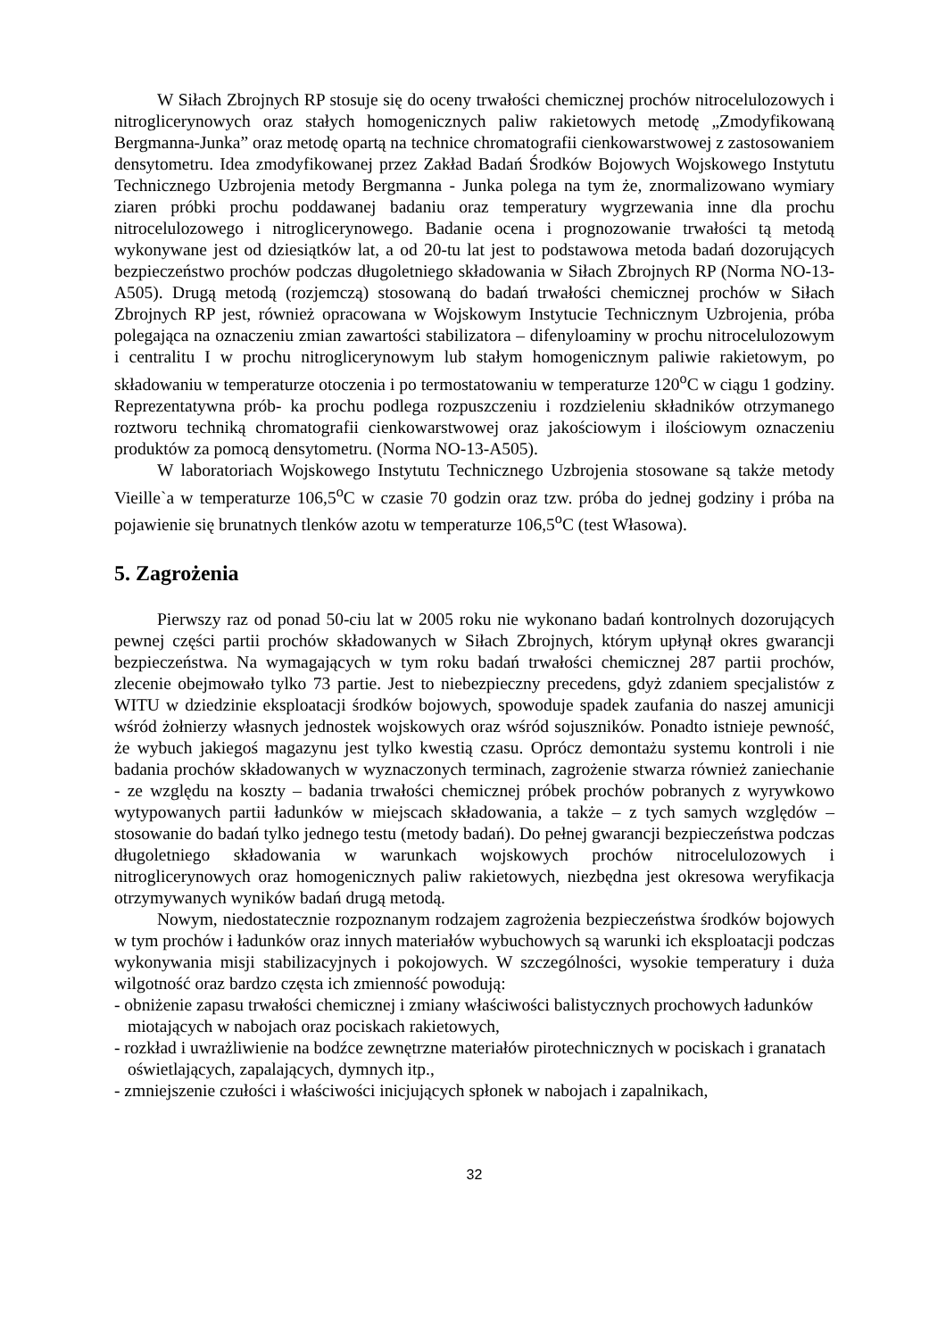W Siłach Zbrojnych RP stosuje się do oceny trwałości chemicznej prochów nitrocelulozowych i nitroglicerynowych oraz stałych homogenicznych paliw rakietowych metodę „Zmodyfikowaną Bergmanna-Junka” oraz metodę opartą na technice chromatografii cienkowarstwowej z zastosowaniem densytometru. Idea zmodyfikowanej przez Zakład Badań Środków Bojowych Wojskowego Instytutu Technicznego Uzbrojenia metody Bergmanna - Junka polega na tym że, znormalizowano wymiary ziaren próbki prochu poddawanej badaniu oraz temperatury wygrzewania inne dla prochu nitrocelulozowego i nitroglicerynowego. Badanie ocena i prognozowanie trwałości tą metodą wykonywane jest od dziesiątków lat, a od 20-tu lat jest to podstawowa metoda badań dozorujących bezpieczeństwo prochów podczas długoletniego składowania w Siłach Zbrojnych RP (Norma NO-13-A505). Drugą metodą (rozjemczą) stosowaną do badań trwałości chemicznej prochów w Siłach Zbrojnych RP jest, również opracowana w Wojskowym Instytucie Technicznym Uzbrojenia, próba polegająca na oznaczeniu zmian zawartości stabilizatora – difenyloaminy w prochu nitrocelulozowym i centralitu I w prochu nitroglicerynowym lub stałym homogenicznym paliwie rakietowym, po składowaniu w temperaturze otoczenia i po termostatowaniu w temperaturze 120<sup>o</sup>C w ciągu 1 godziny. Reprezentatywna prób- ka prochu podlega rozpuszczeniu i rozdzieleniu składników otrzymanego roztworu techniką chromatografii cienkowarstwowej oraz jakościowym i ilościowym oznaczeniu produktów za pomocą densytometru. (Norma NO-13-A505).
W laboratoriach Wojskowego Instytutu Technicznego Uzbrojenia stosowane są także metody Vieille`a w temperaturze 106,5<sup>o</sup>C w czasie 70 godzin oraz tzw. próba do jednej godziny i próba na pojawienie się brunatnych tlenków azotu w temperaturze 106,5<sup>o</sup>C (test Własowa).
5. Zagrożenia
Pierwszy raz od ponad 50-ciu lat w 2005 roku nie wykonano badań kontrolnych dozorujących pewnej części partii prochów składowanych w Siłach Zbrojnych, którym upłynął okres gwarancji bezpieczeństwa. Na wymagających w tym roku badań trwałości chemicznej 287 partii prochów, zlecenie obejmowało tylko 73 partie. Jest to niebezpieczny precedens, gdyż zdaniem specjalistów z WITU w dziedzinie eksploatacji środków bojowych, spowoduje spadek zaufania do naszej amunicji wśród żołnierzy własnych jednostek wojskowych oraz wśród sojuszników. Ponadto istnieje pewność, że wybuch jakiegoś magazynu jest tylko kwestią czasu. Oprócz demontażu systemu kontroli i nie badania prochów składowanych w wyznaczonych terminach, zagrożenie stwarza również zaniechanie - ze względu na koszty – badania trwałości chemicznej próbek prochów pobranych z wyrywkowo wytypowanych partii ładunków w miejscach składowania, a także – z tych samych względów – stosowanie do badań tylko jednego testu (metody badań). Do pełnej gwarancji bezpieczeństwa podczas długoletniego składowania w warunkach wojskowych prochów nitrocelulozowych i nitroglicerynowych oraz homogenicznych paliw rakietowych, niezbędna jest okresowa weryfikacja otrzymywanych wyników badań drugą metodą.
Nowym, niedostatecznie rozpoznanym rodzajem zagrożenia bezpieczeństwa środków bojowych w tym prochów i ładunków oraz innych materiałów wybuchowych są warunki ich eksploatacji podczas wykonywania misji stabilizacyjnych i pokojowych. W szczególności, wysokie temperatury i duża wilgotność oraz bardzo częsta ich zmienność powodują:
- obniżenie zapasu trwałości chemicznej i zmiany właściwości balistycznych prochowych ładunków miotających w nabojach oraz pociskach rakietowych,
- rozkład i uwrażliwienie na bodźce zewnętrzne materiałów pirotechnicznych w pociskach i granatach oświetlających, zapalających, dymnych itp.,
- zmniejszenie czułości i właściwości inicjujących spłonek w nabojach i zapalnikach,
32